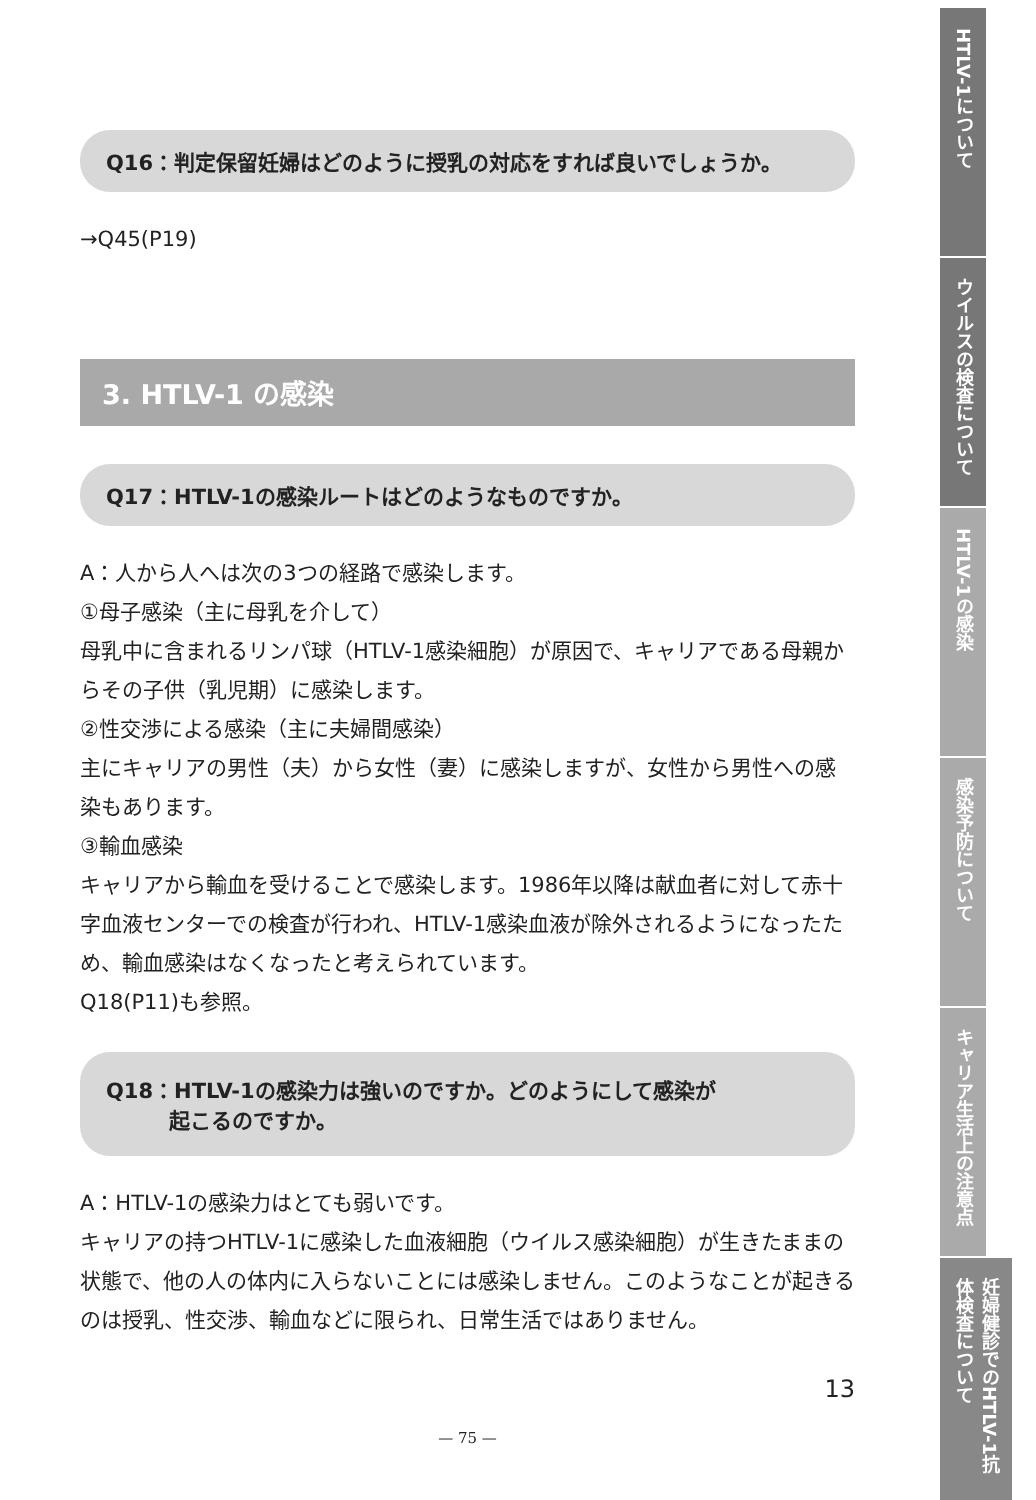Q16：判定保留妊婦はどのように授乳の対応をすれば良いでしょうか。
→Q45(P19)
3. HTLV-1 の感染
Q17：HTLV-1の感染ルートはどのようなものですか。
A：人から人へは次の3つの経路で感染します。
①母子感染（主に母乳を介して）
母乳中に含まれるリンパ球（HTLV-1感染細胞）が原因で、キャリアである母親からその子供（乳児期）に感染します。
②性交渉による感染（主に夫婦間感染）
主にキャリアの男性（夫）から女性（妻）に感染しますが、女性から男性への感染もあります。
③輸血感染
キャリアから輸血を受けることで感染します。1986年以降は献血者に対して赤十字血液センターでの検査が行われ、HTLV-1感染血液が除外されるようになったため、輸血感染はなくなったと考えられています。
Q18(P11)も参照。
Q18：HTLV-1の感染力は強いのですか。どのようにして感染が
　　　起こるのですか。
A：HTLV-1の感染力はとても弱いです。
キャリアの持つHTLV-1に感染した血液細胞（ウイルス感染細胞）が生きたままの状態で、他の人の体内に入らないことには感染しません。このようなことが起きるのは授乳、性交渉、輸血などに限られ、日常生活ではありません。
13
— 75 —
HTLV-1について
ウイルスの検査について
HTLV-1の感染
感染予防について
キャリア生活上の注意点
妊婦健診でのHTLV-1抗体検査について